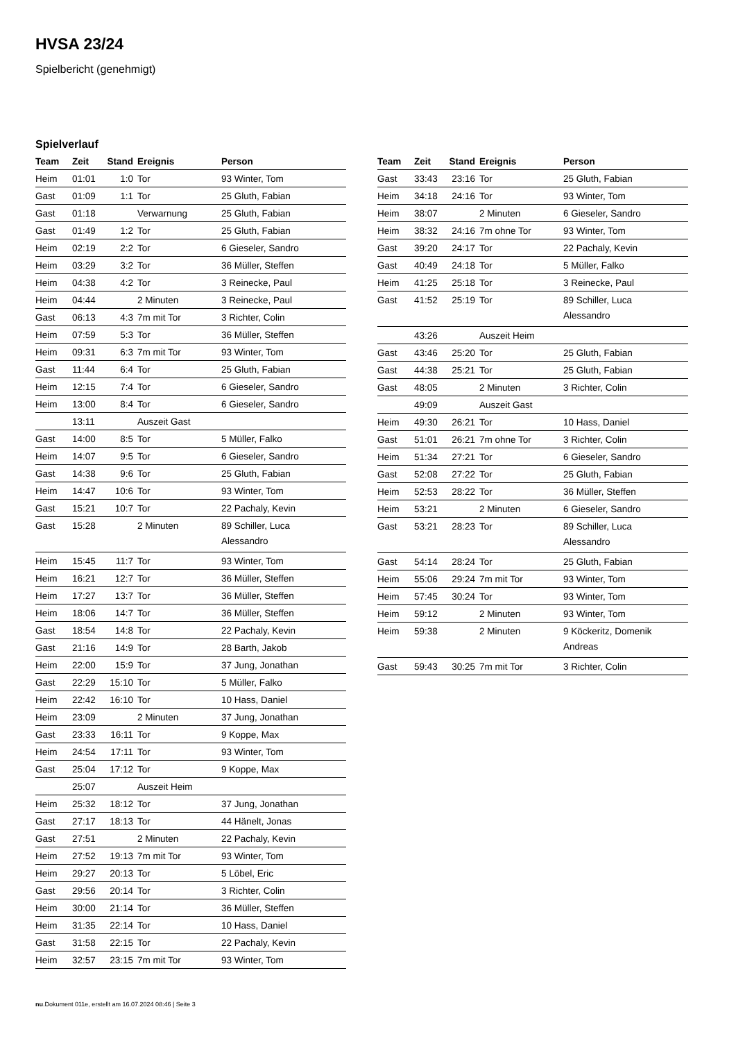HVSA 23/24
Spielbericht (genehmigt)
Spielverlauf
| Team | Zeit | Stand | Ereignis | Person |
| --- | --- | --- | --- | --- |
| Heim | 01:01 | 1:0 | Tor | 93 Winter, Tom |
| Gast | 01:09 | 1:1 | Tor | 25 Gluth, Fabian |
| Gast | 01:18 | | Verwarnung | 25 Gluth, Fabian |
| Gast | 01:49 | 1:2 | Tor | 25 Gluth, Fabian |
| Heim | 02:19 | 2:2 | Tor | 6 Gieseler, Sandro |
| Heim | 03:29 | 3:2 | Tor | 36 Müller, Steffen |
| Heim | 04:38 | 4:2 | Tor | 3 Reinecke, Paul |
| Heim | 04:44 | | 2 Minuten | 3 Reinecke, Paul |
| Gast | 06:13 | 4:3 | 7m mit Tor | 3 Richter, Colin |
| Heim | 07:59 | 5:3 | Tor | 36 Müller, Steffen |
| Heim | 09:31 | 6:3 | 7m mit Tor | 93 Winter, Tom |
| Gast | 11:44 | 6:4 | Tor | 25 Gluth, Fabian |
| Heim | 12:15 | 7:4 | Tor | 6 Gieseler, Sandro |
| Heim | 13:00 | 8:4 | Tor | 6 Gieseler, Sandro |
| | 13:11 | | Auszeit Gast | |
| Gast | 14:00 | 8:5 | Tor | 5 Müller, Falko |
| Heim | 14:07 | 9:5 | Tor | 6 Gieseler, Sandro |
| Gast | 14:38 | 9:6 | Tor | 25 Gluth, Fabian |
| Heim | 14:47 | 10:6 | Tor | 93 Winter, Tom |
| Gast | 15:21 | 10:7 | Tor | 22 Pachaly, Kevin |
| Gast | 15:28 | | 2 Minuten | 89 Schiller, Luca Alessandro |
| Heim | 15:45 | 11:7 | Tor | 93 Winter, Tom |
| Heim | 16:21 | 12:7 | Tor | 36 Müller, Steffen |
| Heim | 17:27 | 13:7 | Tor | 36 Müller, Steffen |
| Heim | 18:06 | 14:7 | Tor | 36 Müller, Steffen |
| Gast | 18:54 | 14:8 | Tor | 22 Pachaly, Kevin |
| Gast | 21:16 | 14:9 | Tor | 28 Barth, Jakob |
| Heim | 22:00 | 15:9 | Tor | 37 Jung, Jonathan |
| Gast | 22:29 | 15:10 | Tor | 5 Müller, Falko |
| Heim | 22:42 | 16:10 | Tor | 10 Hass, Daniel |
| Heim | 23:09 | | 2 Minuten | 37 Jung, Jonathan |
| Gast | 23:33 | 16:11 | Tor | 9 Koppe, Max |
| Heim | 24:54 | 17:11 | Tor | 93 Winter, Tom |
| Gast | 25:04 | 17:12 | Tor | 9 Koppe, Max |
| | 25:07 | | Auszeit Heim | |
| Heim | 25:32 | 18:12 | Tor | 37 Jung, Jonathan |
| Gast | 27:17 | 18:13 | Tor | 44 Hänelt, Jonas |
| Gast | 27:51 | | 2 Minuten | 22 Pachaly, Kevin |
| Heim | 27:52 | 19:13 | 7m mit Tor | 93 Winter, Tom |
| Heim | 29:27 | 20:13 | Tor | 5 Löbel, Eric |
| Gast | 29:56 | 20:14 | Tor | 3 Richter, Colin |
| Heim | 30:00 | 21:14 | Tor | 36 Müller, Steffen |
| Heim | 31:35 | 22:14 | Tor | 10 Hass, Daniel |
| Gast | 31:58 | 22:15 | Tor | 22 Pachaly, Kevin |
| Heim | 32:57 | 23:15 | 7m mit Tor | 93 Winter, Tom |
| Team | Zeit | Stand | Ereignis | Person |
| --- | --- | --- | --- | --- |
| Gast | 33:43 | 23:16 | Tor | 25 Gluth, Fabian |
| Heim | 34:18 | 24:16 | Tor | 93 Winter, Tom |
| Heim | 38:07 | | 2 Minuten | 6 Gieseler, Sandro |
| Heim | 38:32 | 24:16 | 7m ohne Tor | 93 Winter, Tom |
| Gast | 39:20 | 24:17 | Tor | 22 Pachaly, Kevin |
| Gast | 40:49 | 24:18 | Tor | 5 Müller, Falko |
| Heim | 41:25 | 25:18 | Tor | 3 Reinecke, Paul |
| Gast | 41:52 | 25:19 | Tor | 89 Schiller, Luca Alessandro |
| | 43:26 | | Auszeit Heim | |
| Gast | 43:46 | 25:20 | Tor | 25 Gluth, Fabian |
| Gast | 44:38 | 25:21 | Tor | 25 Gluth, Fabian |
| Gast | 48:05 | | 2 Minuten | 3 Richter, Colin |
| | 49:09 | | Auszeit Gast | |
| Heim | 49:30 | 26:21 | Tor | 10 Hass, Daniel |
| Gast | 51:01 | 26:21 | 7m ohne Tor | 3 Richter, Colin |
| Heim | 51:34 | 27:21 | Tor | 6 Gieseler, Sandro |
| Gast | 52:08 | 27:22 | Tor | 25 Gluth, Fabian |
| Heim | 52:53 | 28:22 | Tor | 36 Müller, Steffen |
| Heim | 53:21 | | 2 Minuten | 6 Gieseler, Sandro |
| Gast | 53:21 | 28:23 | Tor | 89 Schiller, Luca Alessandro |
| Gast | 54:14 | 28:24 | Tor | 25 Gluth, Fabian |
| Heim | 55:06 | 29:24 | 7m mit Tor | 93 Winter, Tom |
| Heim | 57:45 | 30:24 | Tor | 93 Winter, Tom |
| Heim | 59:12 | | 2 Minuten | 93 Winter, Tom |
| Heim | 59:38 | | 2 Minuten | 9 Köckeritz, Domenik Andreas |
| Gast | 59:43 | 30:25 | 7m mit Tor | 3 Richter, Colin |
nu.Dokument 011e, erstellt am 16.07.2024 08:46 | Seite 3